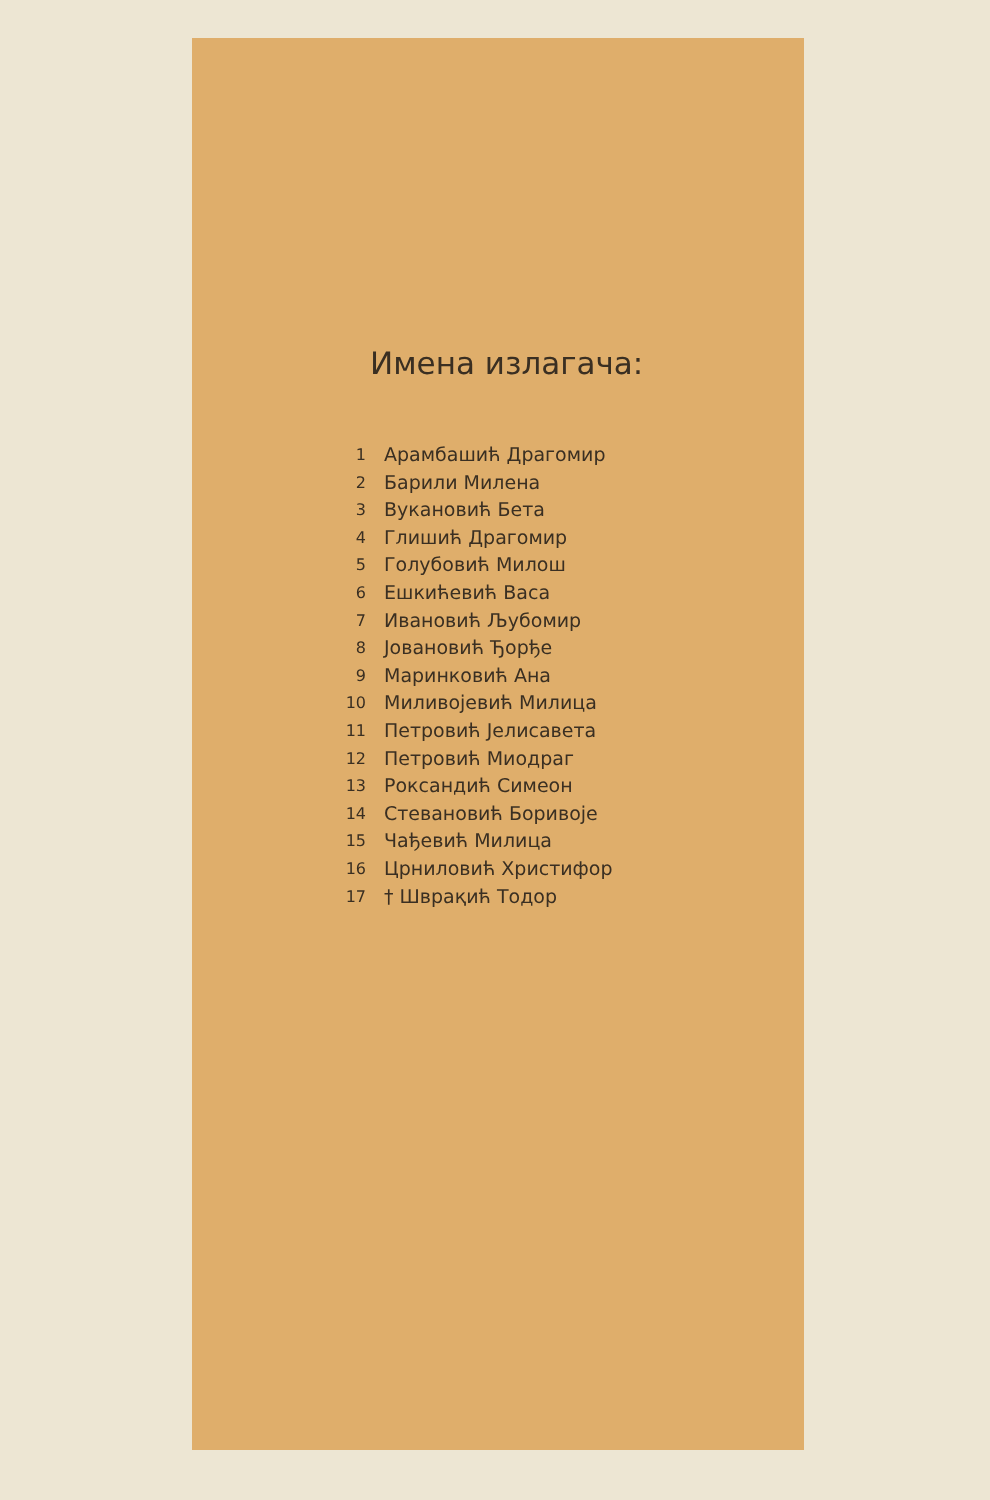Имена излагача:
1 Арамбашић Драгомир
2 Барили Милена
3 Вукановић Бета
4 Глишић Драгомир
5 Голубовић Милош
6 Ешкићевић Васа
7 Ивановић Љубомир
8 Јовановић Ђорђе
9 Маринковић Ана
10 Миливојевић Милица
11 Петровић Јелисавета
12 Петровић Миодраг
13 Роксандић Симеон
14 Стевановић Боривоје
15 Чађевић Милица
16 Црниловић Христифор
17 † Шврақић Тодор